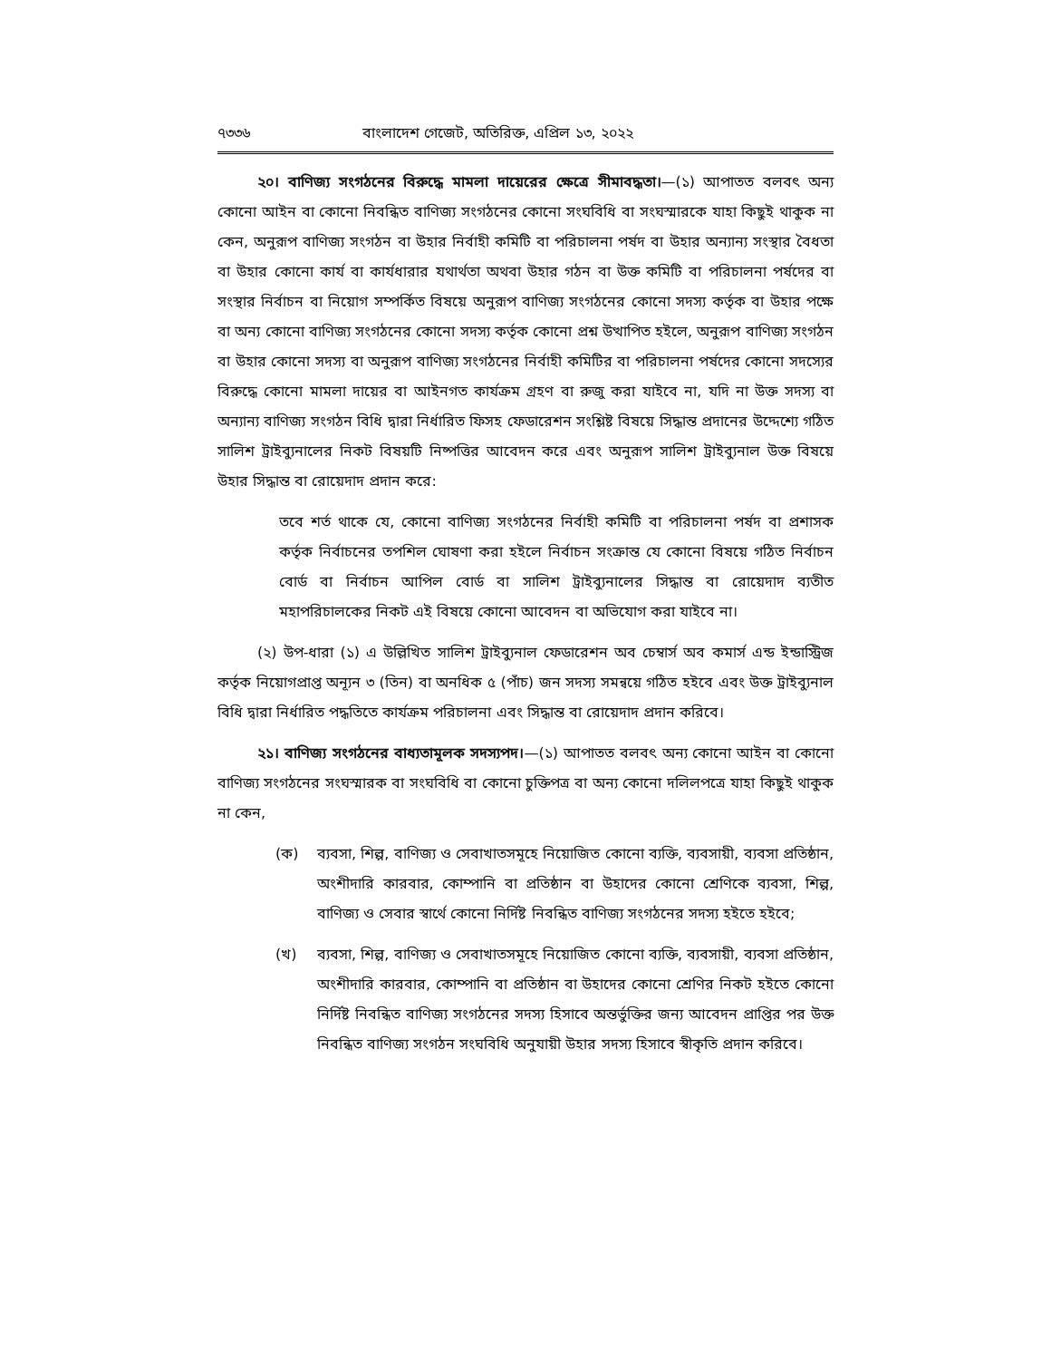৭৩৩৬ বাংলাদেশ গেজেট, অতিরিক্ত, এপ্রিল ১৩, ২০২২
২০। বাণিজ্য সংগঠনের বিরুদ্ধে মামলা দায়েরের ক্ষেত্রে সীমাবদ্ধতা।—(১) আপাতত বলবৎ অন্য কোনো আইন বা কোনো নিবন্ধিত বাণিজ্য সংগঠনের কোনো সংঘবিধি বা সংঘস্মারকে যাহা কিছুই থাকুক না কেন, অনুরূপ বাণিজ্য সংগঠন বা উহার নির্বাহী কমিটি বা পরিচালনা পর্ষদ বা উহার অন্যান্য সংস্থার বৈধতা বা উহার কোনো কার্য বা কার্যধারার যথার্থতা অথবা উহার গঠন বা উক্ত কমিটি বা পরিচালনা পর্ষদের বা সংস্থার নির্বাচন বা নিয়োগ সম্পর্কিত বিষয়ে অনুরূপ বাণিজ্য সংগঠনের কোনো সদস্য কর্তৃক বা উহার পক্ষে বা অন্য কোনো বাণিজ্য সংগঠনের কোনো সদস্য কর্তৃক কোনো প্রশ্ন উত্থাপিত হইলে, অনুরূপ বাণিজ্য সংগঠন বা উহার কোনো সদস্য বা অনুরূপ বাণিজ্য সংগঠনের নির্বাহী কমিটির বা পরিচালনা পর্ষদের কোনো সদস্যের বিরুদ্ধে কোনো মামলা দায়ের বা আইনগত কার্যক্রম গ্রহণ বা রুজু করা যাইবে না, যদি না উক্ত সদস্য বা অন্যান্য বাণিজ্য সংগঠন বিধি দ্বারা নির্ধারিত ফিসহ ফেডারেশন সংশ্লিষ্ট বিষয়ে সিদ্ধান্ত প্রদানের উদ্দেশ্যে গঠিত সালিশ ট্রাইব্যুনালের নিকট বিষয়টি নিষ্পত্তির আবেদন করে এবং অনুরূপ সালিশ ট্রাইব্যুনাল উক্ত বিষয়ে উহার সিদ্ধান্ত বা রোয়েদাদ প্রদান করে:
তবে শর্ত থাকে যে, কোনো বাণিজ্য সংগঠনের নির্বাহী কমিটি বা পরিচালনা পর্ষদ বা প্রশাসক কর্তৃক নির্বাচনের তপশিল ঘোষণা করা হইলে নির্বাচন সংক্রান্ত যে কোনো বিষয়ে গঠিত নির্বাচন বোর্ড বা নির্বাচন আপিল বোর্ড বা সালিশ ট্রাইব্যুনালের সিদ্ধান্ত বা রোয়েদাদ ব্যতীত মহাপরিচালকের নিকট এই বিষয়ে কোনো আবেদন বা অভিযোগ করা যাইবে না।
(২) উপ-ধারা (১) এ উল্লিখিত সালিশ ট্রাইব্যুনাল ফেডারেশন অব চেম্বার্স অব কমার্স এন্ড ইন্ডাস্ট্রিজ কর্তৃক নিয়োগপ্রাপ্ত অন্যূন ৩ (তিন) বা অনধিক ৫ (পাঁচ) জন সদস্য সমন্বয়ে গঠিত হইবে এবং উক্ত ট্রাইব্যুনাল বিধি দ্বারা নির্ধারিত পদ্ধতিতে কার্যক্রম পরিচালনা এবং সিদ্ধান্ত বা রোয়েদাদ প্রদান করিবে।
২১। বাণিজ্য সংগঠনের বাধ্যতামূলক সদস্যপদ।—(১) আপাতত বলবৎ অন্য কোনো আইন বা কোনো বাণিজ্য সংগঠনের সংঘস্মারক বা সংঘবিধি বা কোনো চুক্তিপত্র বা অন্য কোনো দলিলপত্রে যাহা কিছুই থাকুক না কেন,
(ক) ব্যবসা, শিল্প, বাণিজ্য ও সেবাখাতসমূহে নিয়োজিত কোনো ব্যক্তি, ব্যবসায়ী, ব্যবসা প্রতিষ্ঠান, অংশীদারি কারবার, কোম্পানি বা প্রতিষ্ঠান বা উহাদের কোনো শ্রেণিকে ব্যবসা, শিল্প, বাণিজ্য ও সেবার স্বার্থে কোনো নির্দিষ্ট নিবন্ধিত বাণিজ্য সংগঠনের সদস্য হইতে হইবে;
(খ) ব্যবসা, শিল্প, বাণিজ্য ও সেবাখাতসমূহে নিয়োজিত কোনো ব্যক্তি, ব্যবসায়ী, ব্যবসা প্রতিষ্ঠান, অংশীদারি কারবার, কোম্পানি বা প্রতিষ্ঠান বা উহাদের কোনো শ্রেণির নিকট হইতে কোনো নির্দিষ্ট নিবন্ধিত বাণিজ্য সংগঠনের সদস্য হিসাবে অন্তর্ভুক্তির জন্য আবেদন প্রাপ্তির পর উক্ত নিবন্ধিত বাণিজ্য সংগঠন সংঘবিধি অনুযায়ী উহার সদস্য হিসাবে স্বীকৃতি প্রদান করিবে।